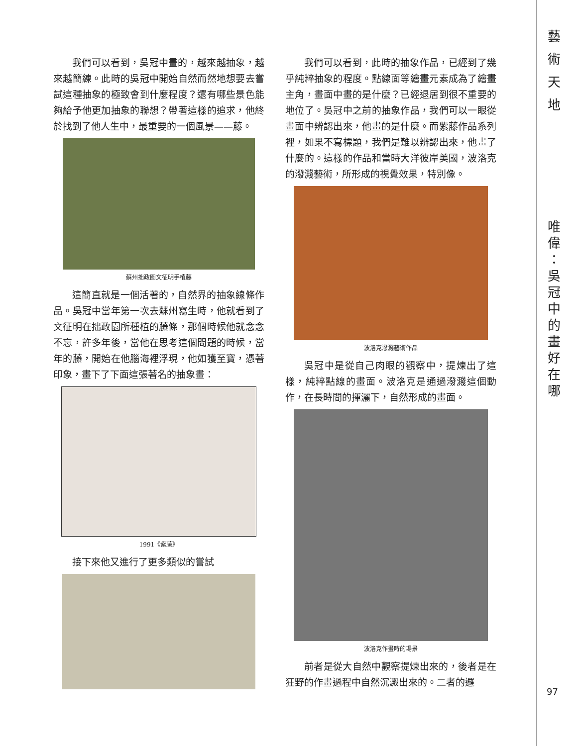我們可以看到，吳冠中畫的，越來越抽象，越來越簡練。此時的吳冠中開始自然而然地想要去嘗試這種抽象的極致會到什麼程度？還有哪些景色能夠給予他更加抽象的聯想？帶著這樣的追求，他終於找到了他人生中，最重要的一個風景——藤。
蘇州拙政園文征明手植藤
這簡直就是一個活著的，自然界的抽象線條作品。吳冠中當年第一次去蘇州寫生時，他就看到了文征明在拙政園所種植的藤條，那個時候他就念念不忘，許多年後，當他在思考這個問題的時候，當年的藤，開始在他腦海裡浮現，他如獲至寶，憑著印象，畫下了下面這張著名的抽象畫：
1991《紫藤》
接下來他又進行了更多類似的嘗試
我們可以看到，此時的抽象作品，已經到了幾乎純粹抽象的程度。點線面等繪畫元素成為了繪畫主角，畫面中畫的是什麼？已經退居到很不重要的地位了。吳冠中之前的抽象作品，我們可以一眼從畫面中辨認出來，他畫的是什麼。而紫藤作品系列裡，如果不寫標題，我們是難以辨認出來，他畫了什麼的。這樣的作品和當時大洋彼岸美國，波洛克的潑濺藝術，所形成的視覺效果，特別像。
波洛克潑濺藝術作品
吳冠中是從自己肉眼的觀察中，提煉出了這樣，純粹點線的畫面。波洛克是通過潑濺這個動作，在長時間的揮灑下，自然形成的畫面。
波洛克作畫時的場景
前者是從大自然中觀察提煉出來的，後者是在狂野的作畫過程中自然沉澱出來的。二者的邏
藝
術
天
地
唯
偉
：
吳
冠
中
的
畫
好
在
哪
97